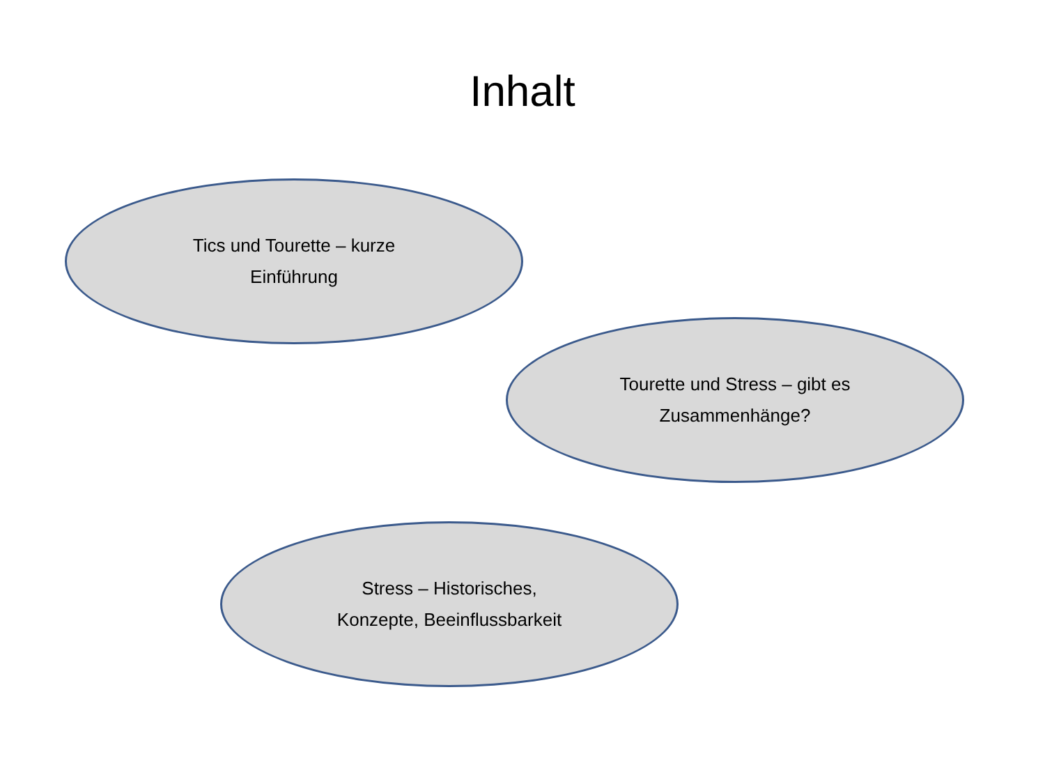Inhalt
Tics und Tourette – kurze
Einführung
Tourette und Stress – gibt es
Zusammenhänge?
Stress – Historisches,
Konzepte, Beeinflussbarkeit